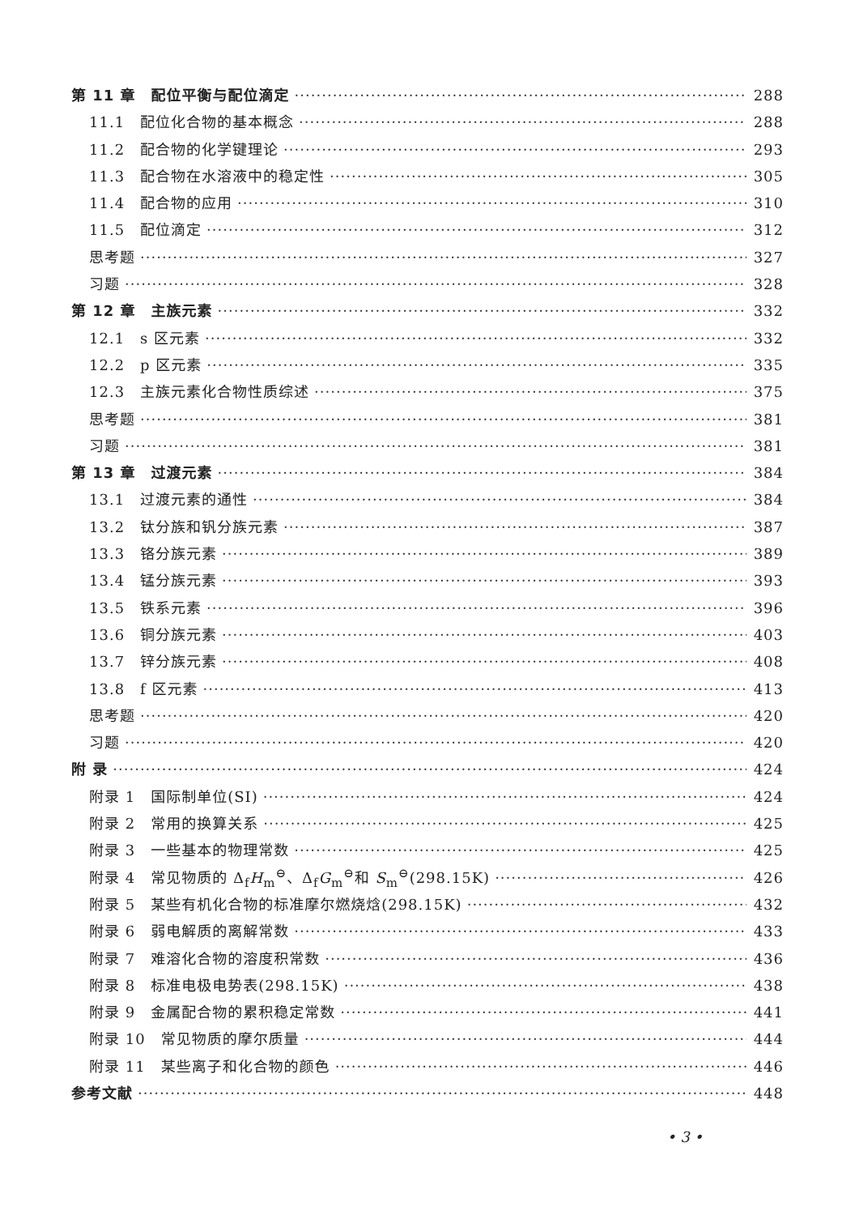第 11 章　配位平衡与配位滴定 288
11.1　配位化合物的基本概念 288
11.2　配合物的化学键理论 293
11.3　配合物在水溶液中的稳定性 305
11.4　配合物的应用 310
11.5　配位滴定 312
思考题 327
习题 328
第 12 章　主族元素 332
12.1　s 区元素 332
12.2　p 区元素 335
12.3　主族元素化合物性质综述 375
思考题 381
习题 381
第 13 章　过渡元素 384
13.1　过渡元素的通性 384
13.2　钛分族和钒分族元素 387
13.3　铬分族元素 389
13.4　锰分族元素 393
13.5　铁系元素 396
13.6　铜分族元素 403
13.7　锌分族元素 408
13.8　f 区元素 413
思考题 420
习题 420
附 录 424
附录 1　国际制单位(SI) 424
附录 2　常用的换算关系 425
附录 3　一些基本的物理常数 425
附录 4　常见物质的 Δ<sub>f</sub>H<sub>m</sub><sup>⊖</sup>、Δ<sub>f</sub>G<sub>m</sub><sup>⊖</sup>和 S<sub>m</sub><sup>⊖</sup>(298.15K) 426
附录 5　某些有机化合物的标准摩尔燃烧焓(298.15K) 432
附录 6　弱电解质的离解常数 433
附录 7　难溶化合物的溶度积常数 436
附录 8　标准电极电势表(298.15K) 438
附录 9　金属配合物的累积稳定常数 441
附录 10　常见物质的摩尔质量 444
附录 11　某些离子和化合物的颜色 446
参考文献 448
• 3 •